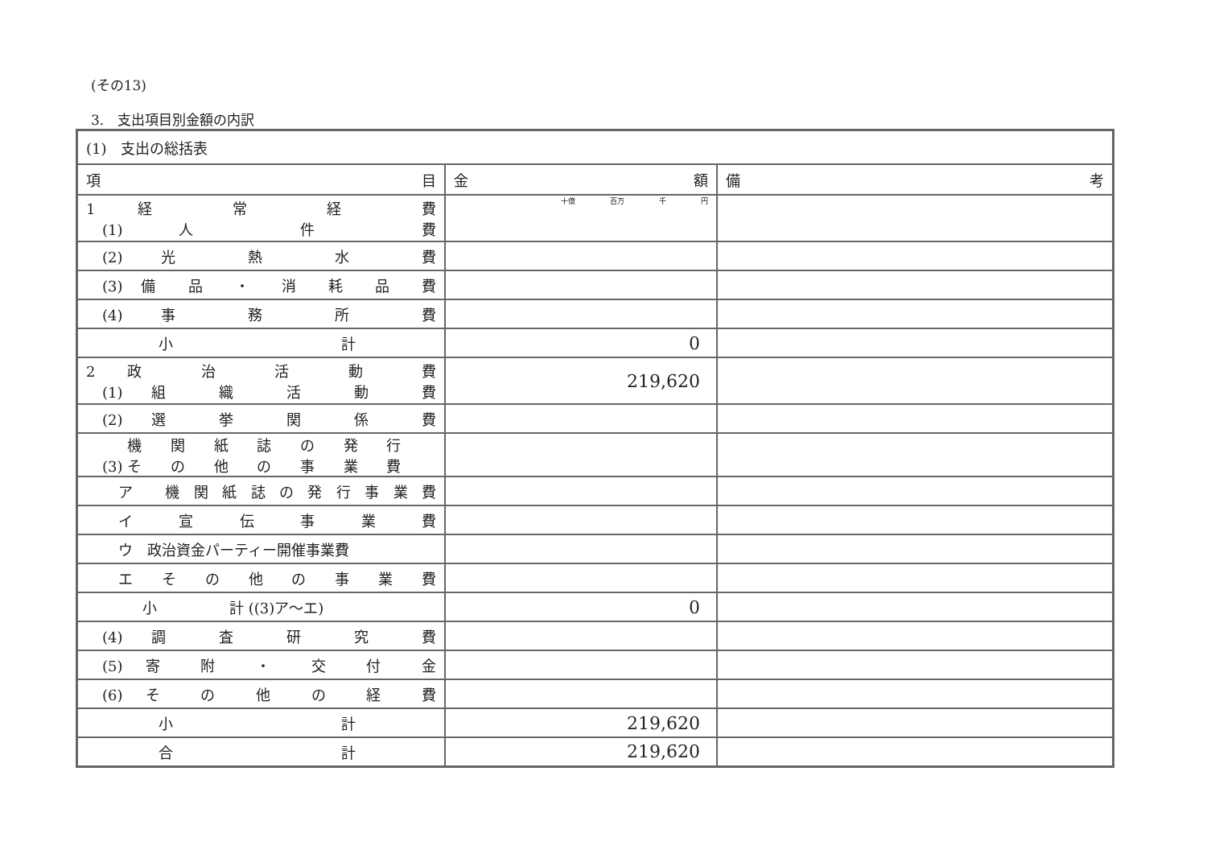(その13)
3.　支出項目別金額の内訳
| (1) 支出の総括表 | | |
| 項 目 | 金 額 | 備 考 |
| 1 経 常 経 費 (1) 人 件 費 | 十億 百万 千 円 | |
| (2) 光 熱 水 費 | | |
| (3) 備 品 ・ 消 耗 品 費 | | |
| (4) 事 務 所 費 | | |
| 小 計 | 0 | |
| 2 政 治 活 動 費 (1) 組 織 活 動 費 | 219,620 | |
| (2) 選 挙 関 係 費 | | |
| (3) 機 関 紙 誌 の 発 行 そ の 他 の 事 業 費 | | |
| ア 機関紙誌の発行事業費 | | |
| イ 宣 伝 事 業 費 | | |
| ウ 政治資金パーティー開催事業費 | | |
| エ そ の 他 の 事 業 費 | | |
| 小 計 ((3)ア～エ) | 0 | |
| (4) 調 査 研 究 費 | | |
| (5) 寄 附 ・ 交 付 金 | | |
| (6) そ の 他 の 経 費 | | |
| 小 計 | 219,620 | |
| 合 計 | 219,620 | |